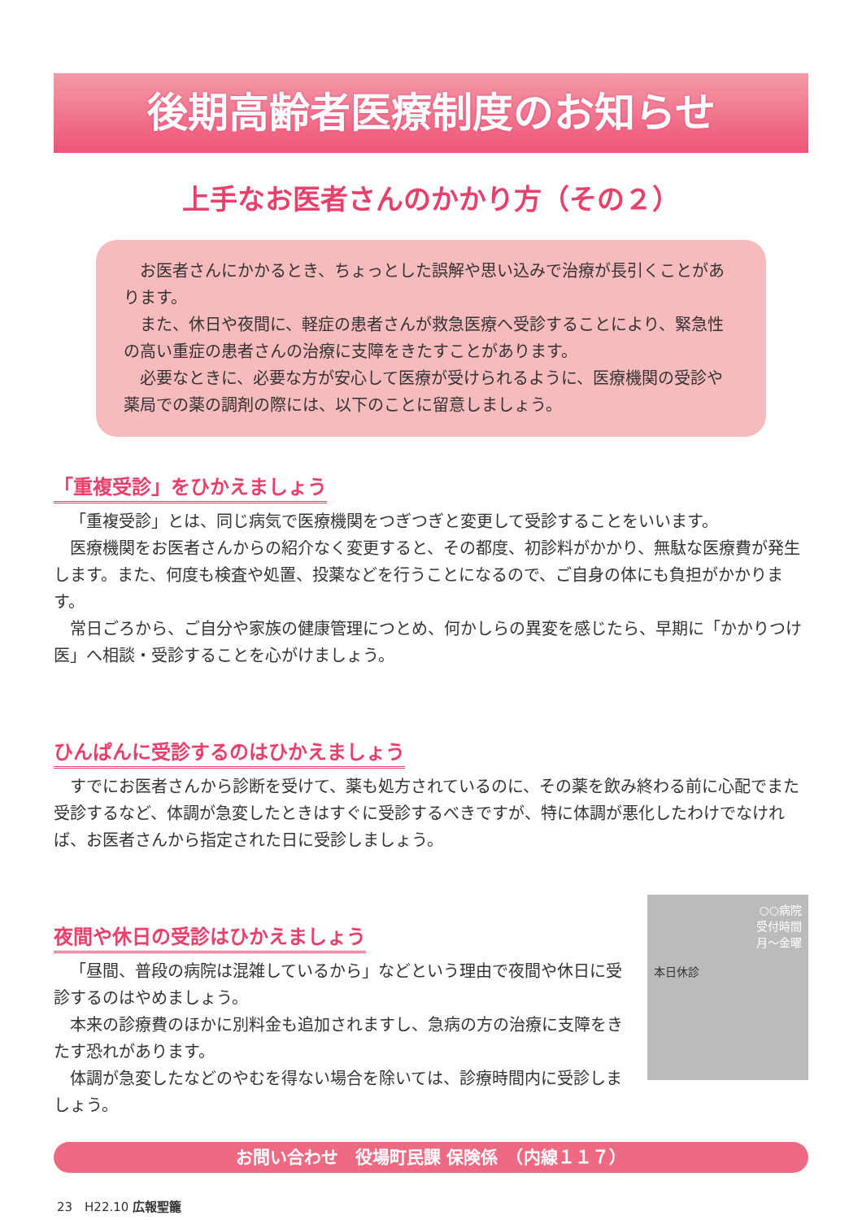後期高齢者医療制度のお知らせ
上手なお医者さんのかかり方（その２）
お医者さんにかかるとき、ちょっとした誤解や思い込みで治療が長引くことがあります。
また、休日や夜間に、軽症の患者さんが救急医療へ受診することにより、緊急性の高い重症の患者さんの治療に支障をきたすことがあります。
必要なときに、必要な方が安心して医療が受けられるように、医療機関の受診や薬局での薬の調剤の際には、以下のことに留意しましょう。
「重複受診」をひかえましょう
「重複受診」とは、同じ病気で医療機関をつぎつぎと変更して受診することをいいます。
医療機関をお医者さんからの紹介なく変更すると、その都度、初診料がかかり、無駄な医療費が発生します。また、何度も検査や処置、投薬などを行うことになるので、ご自身の体にも負担がかかります。
常日ごろから、ご自分や家族の健康管理につとめ、何かしらの異変を感じたら、早期に「かかりつけ医」へ相談・受診することを心がけましょう。
ひんぱんに受診するのはひかえましょう
すでにお医者さんから診断を受けて、薬も処方されているのに、その薬を飲み終わる前に心配でまた受診するなど、体調が急変したときはすぐに受診するべきですが、特に体調が悪化したわけでなければ、お医者さんから指定された日に受診しましょう。
夜間や休日の受診はひかえましょう
「昼間、普段の病院は混雑しているから」などという理由で夜間や休日に受診するのはやめましょう。
本来の診療費のほかに別料金も追加されますし、急病の方の治療に支障をきたす恐れがあります。
体調が急変したなどのやむを得ない場合を除いては、診療時間内に受診しましょう。
○○病院
受付時間
月～金曜
本日休診
お問い合わせ　役場町民課 保険係　（内線１１７）
23　H22.10 広報聖籠